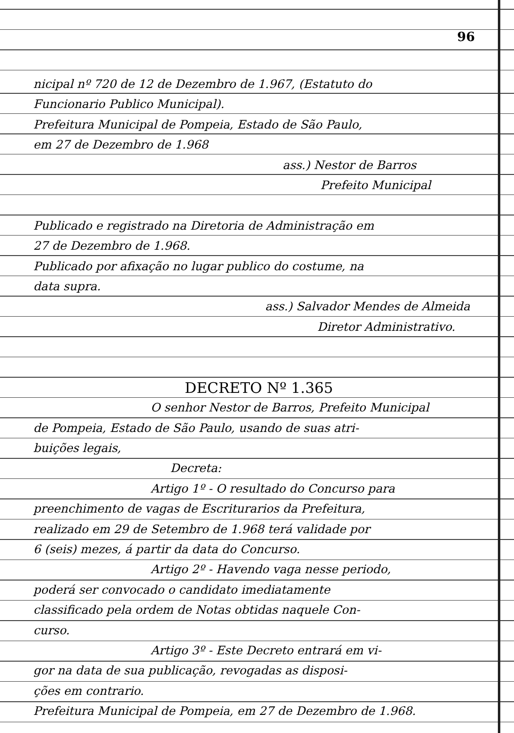96
nicipal nº 720 de 12 de Dezembro de 1.967, (Estatuto do
Funcionario Publico Municipal).
Prefeitura Municipal de Pompeia, Estado de São Paulo,
em 27 de Dezembro de 1.968
ass.) Nestor de Barros
Prefeito Municipal
Publicado e registrado na Diretoria de Administração em
27 de Dezembro de 1.968.
Publicado por afixação no lugar publico do costume, na
data supra.
ass.) Salvador Mendes de Almeida
Diretor Administrativo.
DECRETO Nº 1.365
O senhor Nestor de Barros, Prefeito Municipal
de Pompeia, Estado de São Paulo, usando de suas atri-
buições legais,
Decreta:
Artigo 1º - O resultado do Concurso para
preenchimento de vagas de Escriturarios da Prefeitura,
realizado em 29 de Setembro de 1.968 terá validade por
6 (seis) mezes, á partir da data do Concurso.
Artigo 2º - Havendo vaga nesse periodo,
poderá ser convocado o candidato imediatamente
classificado pela ordem de Notas obtidas naquele Con-
curso.
Artigo 3º - Este Decreto entrará em vi-
gor na data de sua publicação, revogadas as disposi-
ções em contrario.
Prefeitura Municipal de Pompeia, em 27 de Dezembro de 1.968.